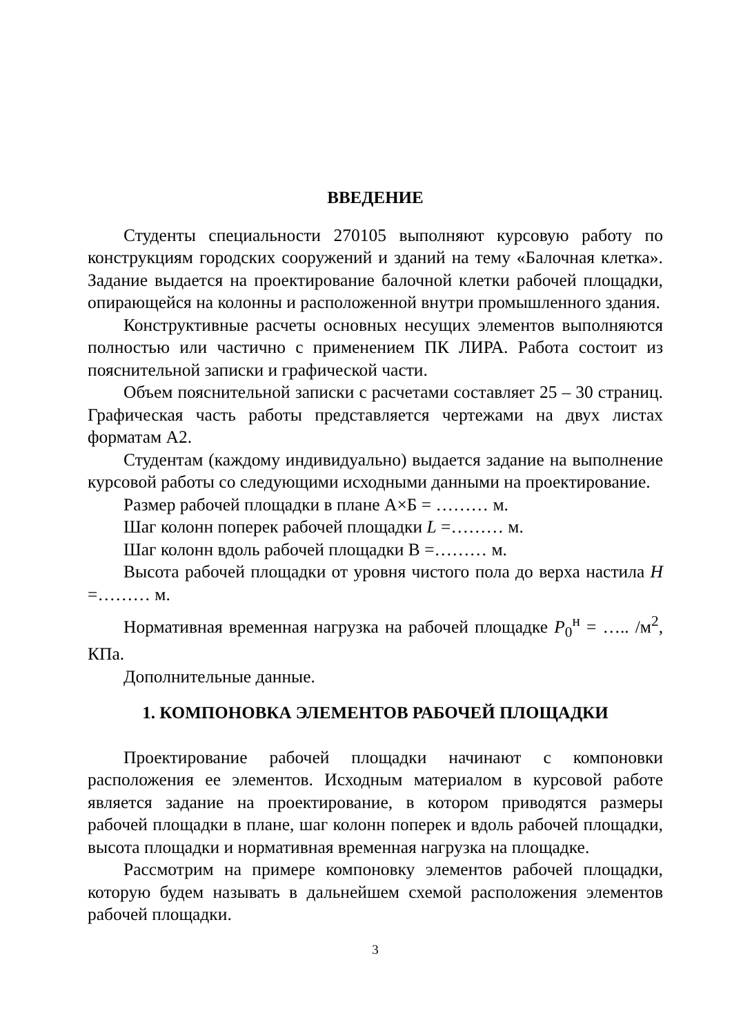ВВЕДЕНИЕ
Студенты специальности 270105 выполняют курсовую работу по конструкциям городских сооружений и зданий на тему «Балочная клетка». Задание выдается на проектирование балочной клетки рабочей площадки, опирающейся на колонны и расположенной внутри промышленного здания.
Конструктивные расчеты основных несущих элементов выполняются полностью или частично с применением ПК ЛИРА. Работа состоит из пояснительной записки и графической части.
Объем пояснительной записки с расчетами составляет 25 – 30 страниц. Графическая часть работы представляется чертежами на двух листах форматам А2.
Студентам (каждому индивидуально) выдается задание на выполнение курсовой работы со следующими исходными данными на проектирование.
Размер рабочей площадки в плане А×Б = ……… м.
Шаг колонн поперек рабочей площадки L =……… м.
Шаг колонн вдоль рабочей площадки В =……… м.
Высота рабочей площадки от уровня чистого пола до верха настила H =……… м.
Нормативная временная нагрузка на рабочей площадке P<sub>0</sub><sup>н</sup> = ….. /м<sup>2</sup>, КПа.
Дополнительные данные.
1. КОМПОНОВКА ЭЛЕМЕНТОВ РАБОЧЕЙ ПЛОЩАДКИ
Проектирование рабочей площадки начинают с компоновки расположения ее элементов. Исходным материалом в курсовой работе является задание на проектирование, в котором приводятся размеры рабочей площадки в плане, шаг колонн поперек и вдоль рабочей площадки, высота площадки и нормативная временная нагрузка на площадке.
Рассмотрим на примере компоновку элементов рабочей площадки, которую будем называть в дальнейшем схемой расположения элементов рабочей площадки.
3